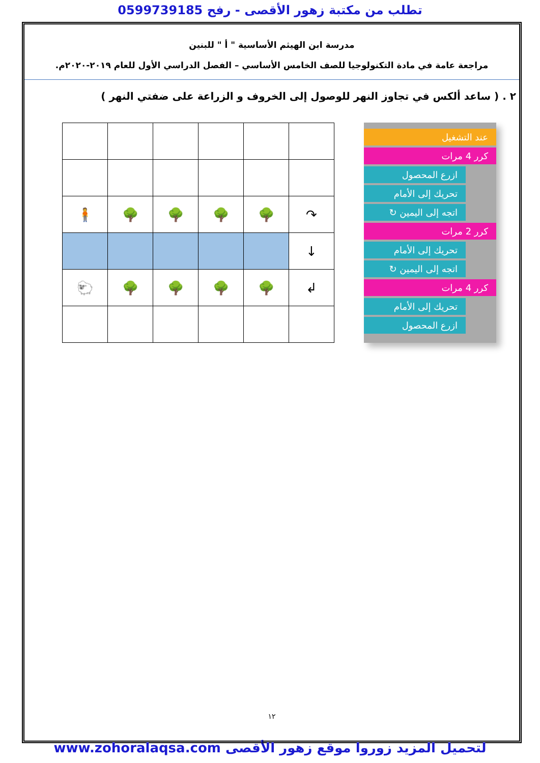تطلب من مكتبة زهور الأقصى - رفح 0599739185
مدرسة ابن الهيثم الأساسية " أ " للبنين
مراجعة عامة في مادة التكنولوجيا للصف الخامس الأساسي – الفصل الدراسي الأول للعام ٢٠١٩-٢٠٢٠م.
٢ . ( ساعد ألكس في تجاوز النهر للوصول إلى الخروف و الزراعة على ضفتي النهر )
عند التشغيل
كرر 4 مرات
ازرع المحصول
تحريك إلى الأمام
اتجه إلى اليمين ↻
كرر 2 مرات
تحريك إلى الأمام
اتجه إلى اليمين ↻
كرر 4 مرات
تحريك إلى الأمام
ازرع المحصول
| ↷ | 🌳 | 🌳 | 🌳 | 🌳 | 🧍 |
| ↓ | | | | | |
| ↲ | 🌳 | 🌳 | 🌳 | 🌳 | 🐑 |
١٢
لتحميل المزيد زوروا موقع زهور الأقصى www.zohoralaqsa.com